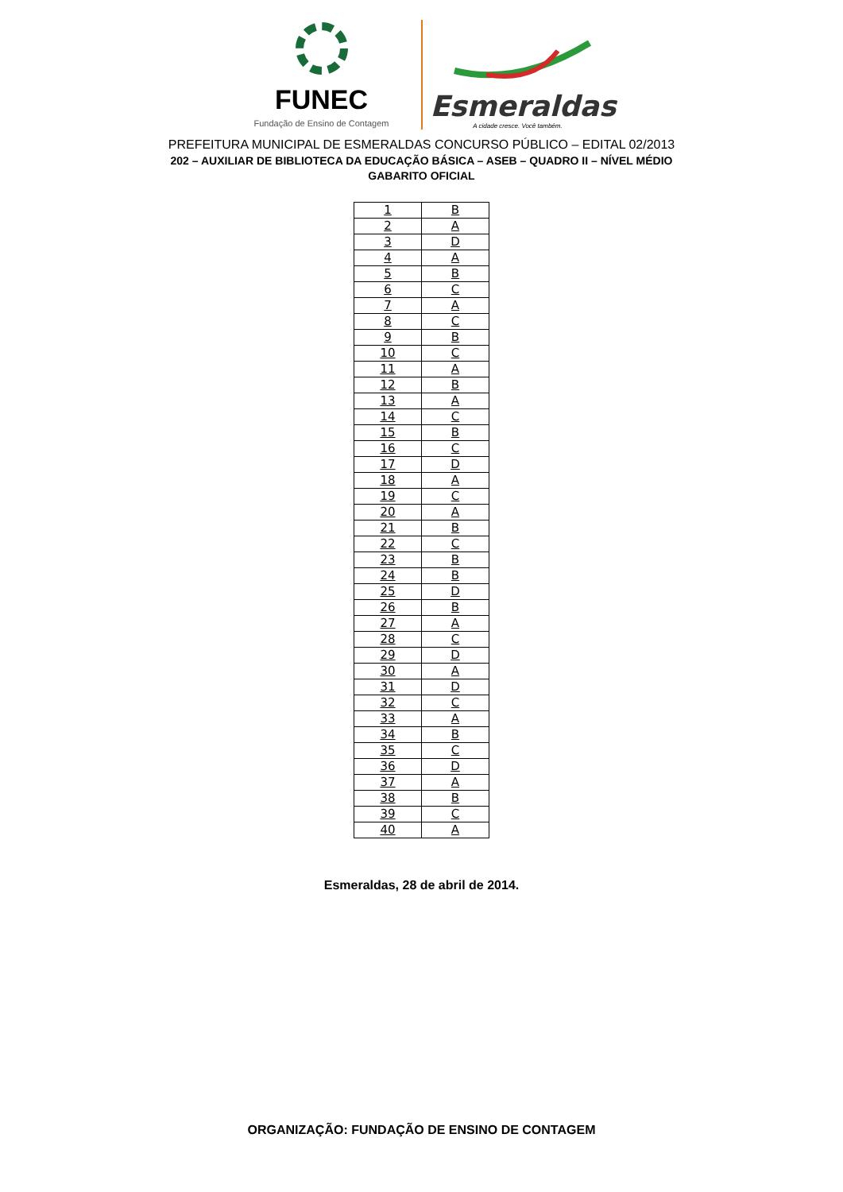FUNEC
Fundação de Ensino de Contagem
Esmeraldas
A cidade cresce. Você também.
PREFEITURA MUNICIPAL DE ESMERALDAS CONCURSO PÚBLICO – EDITAL 02/2013
202 – AUXILIAR DE BIBLIOTECA DA EDUCAÇÃO BÁSICA – ASEB – QUADRO II – NÍVEL MÉDIO
GABARITO OFICIAL
| 1 | B |
| 2 | A |
| 3 | D |
| 4 | A |
| 5 | B |
| 6 | C |
| 7 | A |
| 8 | C |
| 9 | B |
| 10 | C |
| 11 | A |
| 12 | B |
| 13 | A |
| 14 | C |
| 15 | B |
| 16 | C |
| 17 | D |
| 18 | A |
| 19 | C |
| 20 | A |
| 21 | B |
| 22 | C |
| 23 | B |
| 24 | B |
| 25 | D |
| 26 | B |
| 27 | A |
| 28 | C |
| 29 | D |
| 30 | A |
| 31 | D |
| 32 | C |
| 33 | A |
| 34 | B |
| 35 | C |
| 36 | D |
| 37 | A |
| 38 | B |
| 39 | C |
| 40 | A |
Esmeraldas, 28 de abril de 2014.
ORGANIZAÇÃO: FUNDAÇÃO DE ENSINO DE CONTAGEM